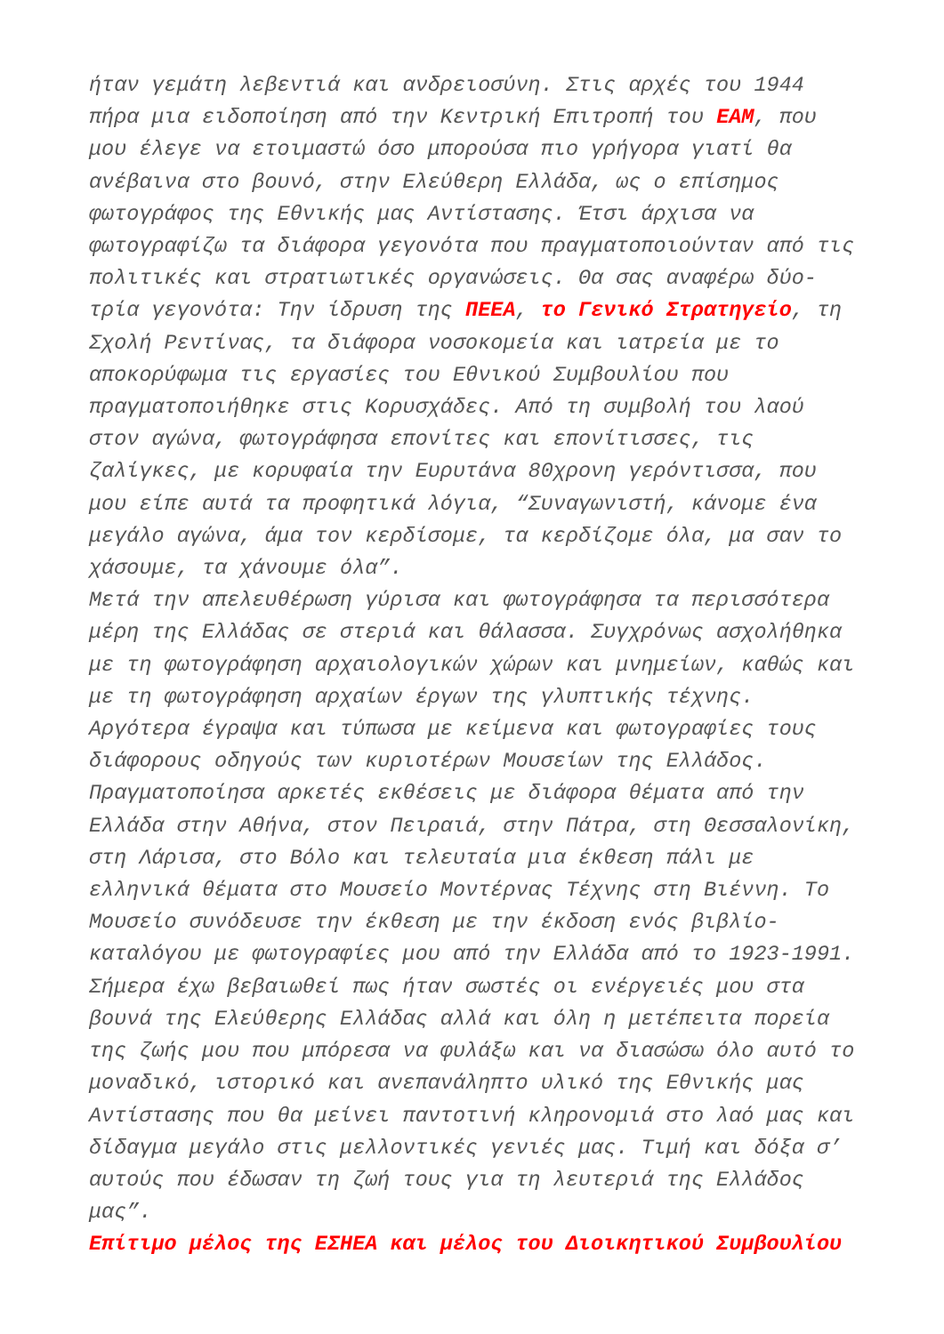ήταν γεμάτη λεβεντιά και ανδρειοσύνη. Στις αρχές του 1944
πήρα μια ειδοποίηση από την Κεντρική Επιτροπή του ΕΑΜ, που
μου έλεγε να ετοιμαστώ όσο μπορούσα πιο γρήγορα γιατί θα
ανέβαινα στο βουνό, στην Ελεύθερη Ελλάδα, ως ο επίσημος
φωτογράφος της Εθνικής μας Αντίστασης. Έτσι άρχισα να
φωτογραφίζω τα διάφορα γεγονότα που πραγματοποιούνταν από τις
πολιτικές και στρατιωτικές οργανώσεις. Θα σας αναφέρω δύο-
τρία γεγονότα: Την ίδρυση της ΠΕΕΑ, το Γενικό Στρατηγείο, τη
Σχολή Ρεντίνας, τα διάφορα νοσοκομεία και ιατρεία με το
αποκορύφωμα τις εργασίες του Εθνικού Συμβουλίου που
πραγματοποιήθηκε στις Κορυσχάδες. Από τη συμβολή του λαού
στον αγώνα, φωτογράφησα επονίτες και επονίτισσες, τις
ζαλίγκες, με κορυφαία την Ευρυτάνα 80χρονη γερόντισσα, που
μου είπε αυτά τα προφητικά λόγια, “Συναγωνιστή, κάνομε ένα
μεγάλο αγώνα, άμα τον κερδίσομε, τα κερδίζομε όλα, μα σαν το
χάσουμε, τα χάνουμε όλα”.
Μετά την απελευθέρωση γύρισα και φωτογράφησα τα περισσότερα
μέρη της Ελλάδας σε στεριά και θάλασσα. Συγχρόνως ασχολήθηκα
με τη φωτογράφηση αρχαιολογικών χώρων και μνημείων, καθώς και
με τη φωτογράφηση αρχαίων έργων της γλυπτικής τέχνης.
Αργότερα έγραψα και τύπωσα με κείμενα και φωτογραφίες τους
διάφορους οδηγούς των κυριοτέρων Μουσείων της Ελλάδος.
Πραγματοποίησα αρκετές εκθέσεις με διάφορα θέματα από την
Ελλάδα στην Αθήνα, στον Πειραιά, στην Πάτρα, στη Θεσσαλονίκη,
στη Λάρισα, στο Βόλο και τελευταία μια έκθεση πάλι με
ελληνικά θέματα στο Μουσείο Μοντέρνας Τέχνης στη Βιέννη. Το
Μουσείο συνόδευσε την έκθεση με την έκδοση ενός βιβλίο-
καταλόγου με φωτογραφίες μου από την Ελλάδα από το 1923-1991.
Σήμερα έχω βεβαιωθεί πως ήταν σωστές οι ενέργειές μου στα
βουνά της Ελεύθερης Ελλάδας αλλά και όλη η μετέπειτα πορεία
της ζωής μου που μπόρεσα να φυλάξω και να διασώσω όλο αυτό το
μοναδικό, ιστορικό και ανεπανάληπτο υλικό της Εθνικής μας
Αντίστασης που θα μείνει παντοτινή κληρονομιά στο λαό μας και
δίδαγμα μεγάλο στις μελλοντικές γενιές μας. Τιμή και δόξα σ’
αυτούς που έδωσαν τη ζωή τους για τη λευτεριά της Ελλάδος
μας”.
Επίτιμο μέλος της ΕΣΗΕΑ και μέλος του Διοικητικού Συμβουλίου